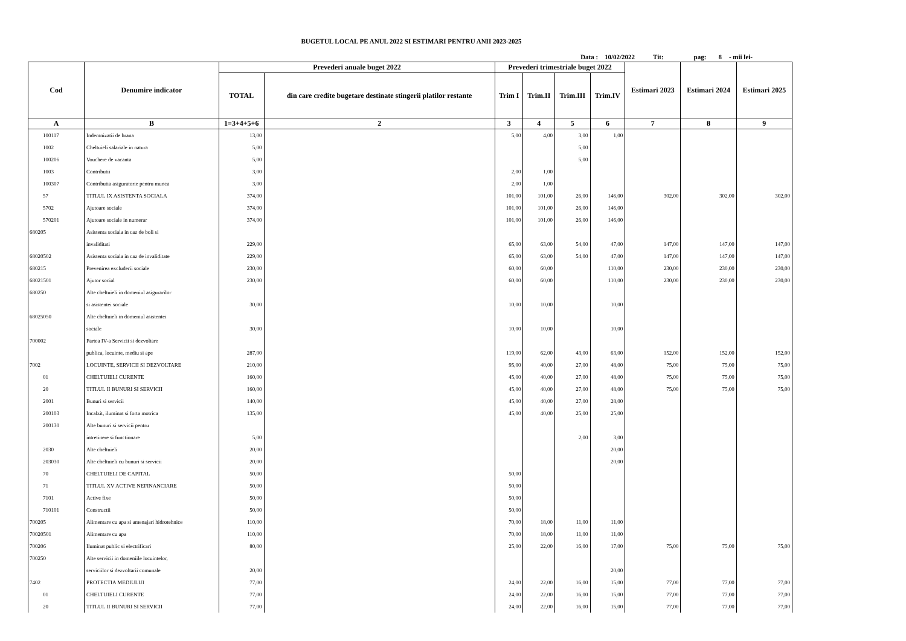BUGETUL LOCAL PE ANUL 2022 SI ESTIMARI PENTRU ANII 2023-2025
Data : 10/02/2022 Tit: pag: 8 - mii lei-
| Cod | Denumire indicator | Prevederi anuale buget 2022 | | Prevederi trimestriale buget 2022 | | | | Estimari 2023 | Estimari 2024 | Estimari 2025 |
| --- | --- | --- | --- | --- | --- | --- | --- | --- | --- | --- |
| | | TOTAL | din care credite bugetare destinate stingerii platilor restante | Trim I | Trim.II | Trim.III | Trim.IV | | | |
| A | B | 1=3+4+5+6 | 2 | 3 | 4 | 5 | 6 | 7 | 8 | 9 |
| 100117 | Indemnizatii de hrana | 13,00 | | 5,00 | 4,00 | 3,00 | 1,00 | | | |
| 1002 | Cheltuieli salariale in natura | 5,00 | | | | 5,00 | | | | |
| 100206 | Vouchere de vacanta | 5,00 | | | | 5,00 | | | | |
| 1003 | Contributii | 3,00 | | 2,00 | 1,00 | | | | | |
| 100307 | Contributia asiguratorie pentru munca | 3,00 | | 2,00 | 1,00 | | | | | |
| 57 | TITLUL IX ASISTENTA SOCIALA | 374,00 | | 101,00 | 101,00 | 26,00 | 146,00 | 302,00 | 302,00 | 302,00 |
| 5702 | Ajutoare sociale | 374,00 | | 101,00 | 101,00 | 26,00 | 146,00 | | | |
| 570201 | Ajutoare sociale in numerar | 374,00 | | 101,00 | 101,00 | 26,00 | 146,00 | | | |
| 680205 | Asistenta sociala in caz de boli si | | | | | | | | | |
| | invaliditati | 229,00 | | 65,00 | 63,00 | 54,00 | 47,00 | 147,00 | 147,00 | 147,00 |
| 68020502 | Asistenta sociala in caz de invaliditate | 229,00 | | 65,00 | 63,00 | 54,00 | 47,00 | 147,00 | 147,00 | 147,00 |
| 680215 | Prevenirea excluderii sociale | 230,00 | | 60,00 | 60,00 | | 110,00 | 230,00 | 230,00 | 230,00 |
| 68021501 | Ajutor social | 230,00 | | 60,00 | 60,00 | | 110,00 | 230,00 | 230,00 | 230,00 |
| 680250 | Alte cheltuieli in domeniul asigurarilor | | | | | | | | | |
| | si asistentei sociale | 30,00 | | 10,00 | 10,00 | | 10,00 | | | |
| 68025050 | Alte cheltuieli in domeniul asistentei | | | | | | | | | |
| | sociale | 30,00 | | 10,00 | 10,00 | | 10,00 | | | |
| 700002 | Partea IV-a Servicii si dezvoltare | | | | | | | | | |
| | publica, locuinte, mediu si ape | 287,00 | | 119,00 | 62,00 | 43,00 | 63,00 | 152,00 | 152,00 | 152,00 |
| 7002 | LOCUINTE, SERVICII SI DEZVOLTARE | 210,00 | | 95,00 | 40,00 | 27,00 | 48,00 | 75,00 | 75,00 | 75,00 |
| 01 | CHELTUIELI CURENTE | 160,00 | | 45,00 | 40,00 | 27,00 | 48,00 | 75,00 | 75,00 | 75,00 |
| 20 | TITLUL II BUNURI SI SERVICII | 160,00 | | 45,00 | 40,00 | 27,00 | 48,00 | 75,00 | 75,00 | 75,00 |
| 2001 | Bunuri si servicii | 140,00 | | 45,00 | 40,00 | 27,00 | 28,00 | | | |
| 200103 | Incalzit, iluminat si forta motrica | 135,00 | | 45,00 | 40,00 | 25,00 | 25,00 | | | |
| 200130 | Alte bunuri si servicii pentru | | | | | | | | | |
| | intretinere si functionare | 5,00 | | | | 2,00 | 3,00 | | | |
| 2030 | Alte cheltuieli | 20,00 | | | | | 20,00 | | | |
| 203030 | Alte cheltuieli cu bunuri si servicii | 20,00 | | | | | 20,00 | | | |
| 70 | CHELTUIELI DE CAPITAL | 50,00 | | 50,00 | | | | | | |
| 71 | TITLUL XV ACTIVE NEFINANCIARE | 50,00 | | 50,00 | | | | | | |
| 7101 | Active fixe | 50,00 | | 50,00 | | | | | | |
| 710101 | Constructii | 50,00 | | 50,00 | | | | | | |
| 700205 | Alimentare cu apa si amenajari hidrotehnice | 110,00 | | 70,00 | 18,00 | 11,00 | 11,00 | | | |
| 70020501 | Alimentare cu apa | 110,00 | | 70,00 | 18,00 | 11,00 | 11,00 | | | |
| 700206 | Iluminat public si electrificari | 80,00 | | 25,00 | 22,00 | 16,00 | 17,00 | 75,00 | 75,00 | 75,00 |
| 700250 | Alte servicii in domeniile locuintelor, | | | | | | | | | |
| | serviciilor si dezvoltarii comunale | 20,00 | | | | | 20,00 | | | |
| 7402 | PROTECTIA MEDIULUI | 77,00 | | 24,00 | 22,00 | 16,00 | 15,00 | 77,00 | 77,00 | 77,00 |
| 01 | CHELTUIELI CURENTE | 77,00 | | 24,00 | 22,00 | 16,00 | 15,00 | 77,00 | 77,00 | 77,00 |
| 20 | TITLUL II BUNURI SI SERVICII | 77,00 | | 24,00 | 22,00 | 16,00 | 15,00 | 77,00 | 77,00 | 77,00 |